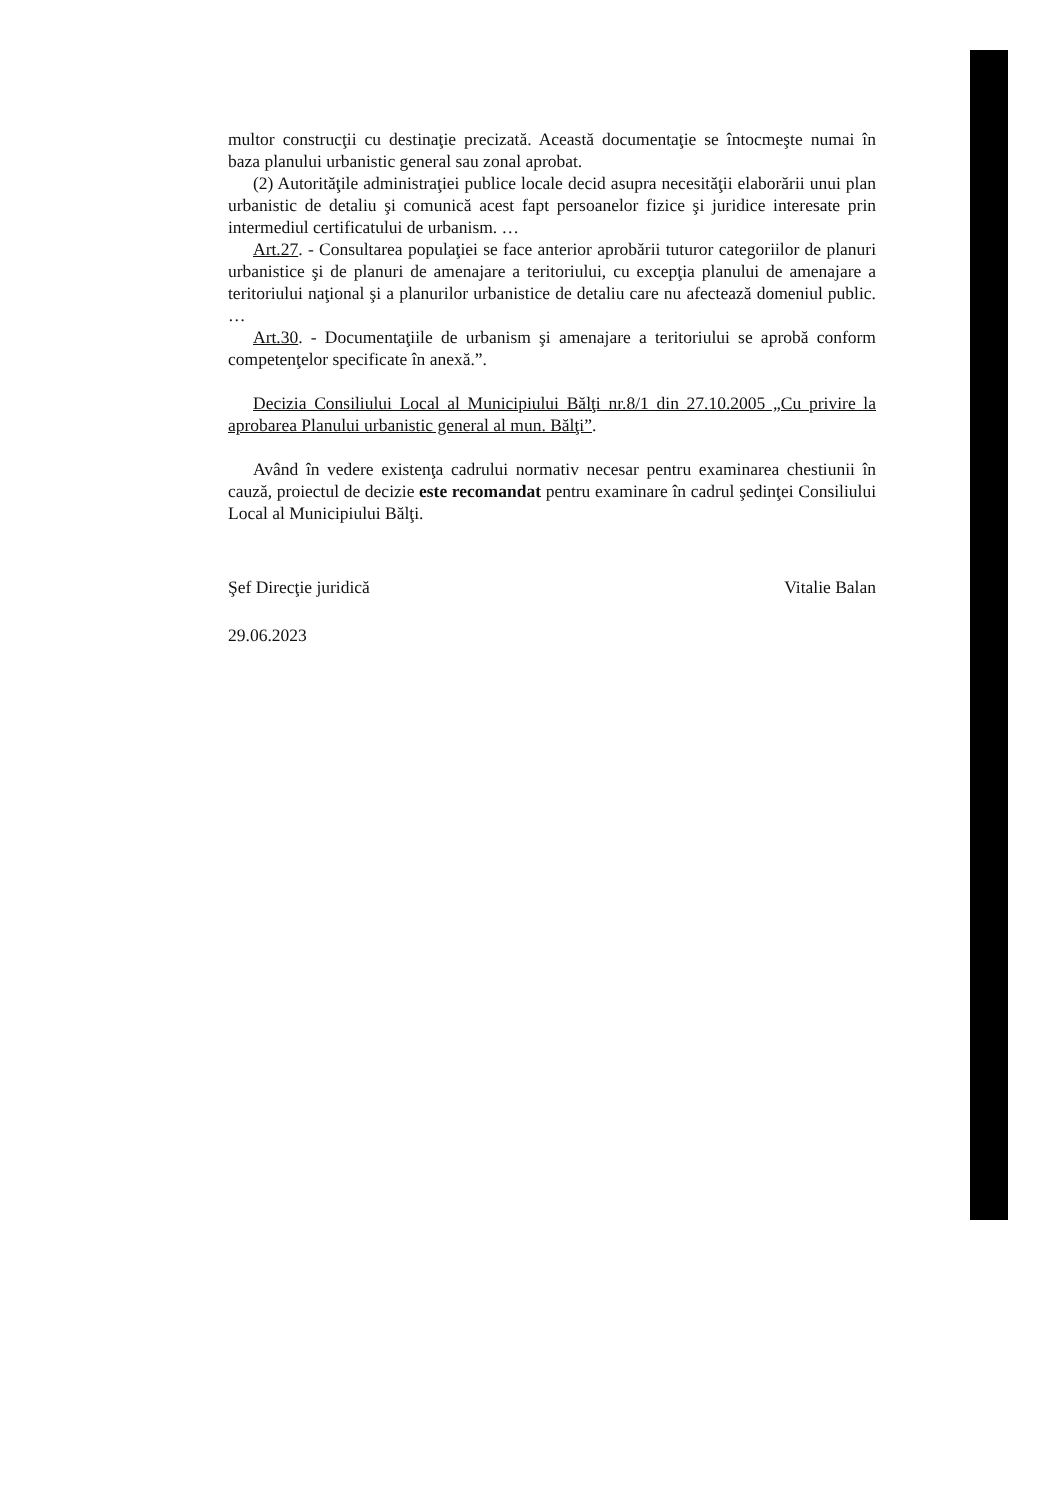multor construcţii cu destinaţie precizată. Această documentaţie se întocmeşte numai în baza planului urbanistic general sau zonal aprobat.
(2) Autorităţile administraţiei publice locale decid asupra necesităţii elaborării unui plan urbanistic de detaliu şi comunică acest fapt persoanelor fizice şi juridice interesate prin intermediul certificatului de urbanism. …
Art.27. - Consultarea populaţiei se face anterior aprobării tuturor categoriilor de planuri urbanistice şi de planuri de amenajare a teritoriului, cu excepţia planului de amenajare a teritoriului naţional şi a planurilor urbanistice de detaliu care nu afectează domeniul public. …
Art.30. - Documentaţiile de urbanism şi amenajare a teritoriului se aprobă conform competenţelor specificate în anexă.”.
Decizia Consiliului Local al Municipiului Bălţi nr.8/1 din 27.10.2005 „Cu privire la aprobarea Planului urbanistic general al mun. Bălţi”.
Având în vedere existenţa cadrului normativ necesar pentru examinarea chestiunii în cauză, proiectul de decizie este recomandat pentru examinare în cadrul şedinţei Consiliului Local al Municipiului Bălţi.
Şef Direcţie juridică Vitalie Balan
29.06.2023